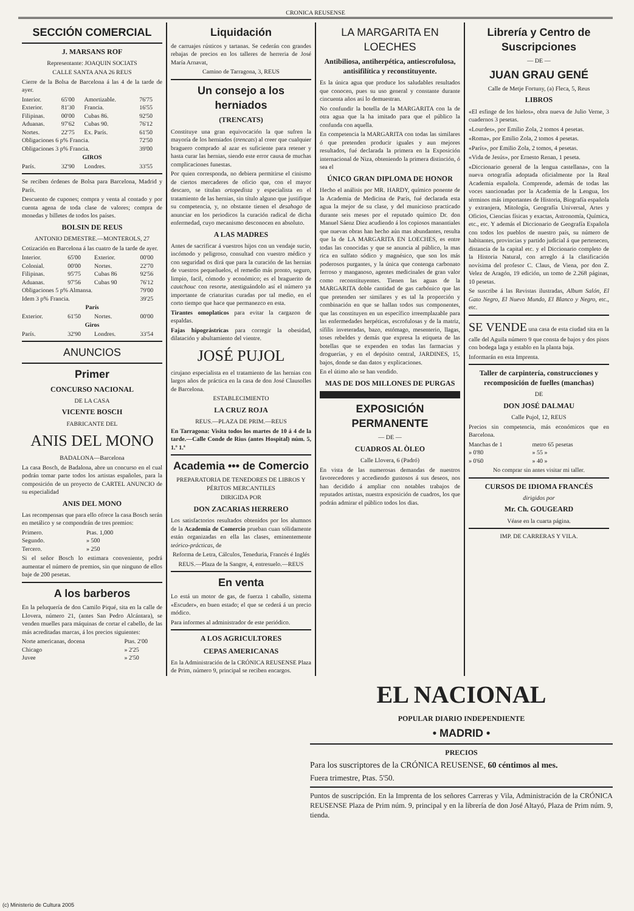CRONICA REUSENSE
SECCIÓN COMERCIAL
J. MARSANS ROF
Representante: JOAQUIN SOCIATS
CALLE SANTA ANA 26 REUS
Cierre de la Bolsa de Barcelona á las 4 de la tarde de ayer.
| Interior. | 65'00 | Amortizable. | 76'75 |
| Exterior. | 81'30 | Francia. | 16'55 |
| Filipinas. | 00'00 | Cubas 86. | 92'50 |
| Aduanas. | 97'62 | Cubas 90. | 76'12 |
| Nortes. | 22'75 | Ex. París. | 61'50 |
| Obligaciones 6 p% Francia. | | | 72'50 |
| Obligaciones 3 p% Francia. | | | 39'00 |
| GIROS | | | |
| París. | 32'90 | Londres. | 33'55 |
Se reciben órdenes de Bolsa para Barcelona, Madrid y París.
Descuento de cupones; compra y venta al contado y por cuenta agena de toda clase de valores; compra de monedas y billetes de todos los países.
BOLSIN DE REUS
ANTONIO DEMESTRE.—MONTEROLS, 27
Cotización en Barcelona á las cuatro de la tarde de ayer.
| Interior. | 65'00 | Exterior. | 00'00 |
| Colonial. | 00'00 | Nortes. | 22'70 |
| Filipinas. | 95'75 | Cubas 86 | 92'56 |
| Aduanas. | 97'56 | Cubas 90 | 76'12 |
| Obligaciones 5 p% Almansa. | | | 79'00 |
| Idem 3 p% Francia. | | | 39'25 |
| París | | | |
| Exterior. | 61'50 | Nortes. | 00'00 |
| Giros | | | |
| París. | 32'90 | Londres. | 33'54 |
ANUNCIOS
Primer
CONCURSO NACIONAL
DE LA CASA
VICENTE BOSCH
FABRICANTE DEL
ANIS DEL MONO
BADALONA—Barcelona
La casa Bosch, de Badalona, abre un concurso en el cual podrán tomar parte todos los artistas españoles, para la composición de un proyecto de CARTEL ANUNCIO de su especialidad
ANIS DEL MONO
Las recompensas que para ello ofrece la casa Bosch serán en metálico y se compondrán de tres premios:
| Primero. | Ptas. 1,000 |
| Segundo. | » 500 |
| Tercero. | » 250 |
Si el señor Bosch lo estimara conveniente, podrá aumentar el número de premios, sin que ninguno de ellos baje de 200 pesetas.
A los barberos
En la peluquería de don Camilo Piqué, sita en la calle de Llovera, número 21, (antes San Pedro Alcántara), se venden muelles para máquinas de cortar el cabello, de las más acreditadas marcas, á los precios siguientes:
| Norte americanas, docena | Ptas. 2'00 |
| Chicago | » 2'25 |
| Juvee | » 2'50 |
Liquidación
de carruajes rústicos y tartanas. Se cederán con grandes rebajas de precios en los talleres de herreria de José María Arnavat,
Camino de Tarragona, 3, REUS
Un consejo a los herniados
(TRENCATS)
Constituye una gran equivocación la que sufren la mayoría de los herniados (trencats) al creer que cualquier braguero comprado al azar es suficiente para retener y hasta curar las hernias, siendo este error causa de muchas complicaciones funestas.
Por quien corresponda, no debiera permitirse el cinismo de ciertos mercaderes de oficio que, con el mayor descaro, se titulan ortopedista y especialista en el tratamiento de las hernias, sin título alguno que justifique su competencia, y, no obstante tienen el desahogo de anunciar en los periodicos la curación radical de dicha enfermedad, cuyo mecanismo desconocen en absoluto.
A LAS MADRES
Antes de sacrificar á vuestros hijos con un vendaje sucio, incómodo y peligroso, consultad con vuestro médico y con seguridad os dirá que para la curación de las hernias de vuestros pequeñuelos, el remedio más pronto, seguro, limpio, facil, cómodo y económico; es el braguerito de cautchouc con resorte, atestiguándolo así el número ya importante de criaturitas curadas por tal medio, en el corto tiempo que hace que permanezco en esta.
Tirantes omoplaticos para evitar la cargazon de espaldas.
Fajas hipográstricas para corregir la obesidad, dilatación y abultamiento del vientre.
JOSÉ PUJOL
cirujano especialista en el tratamiento de las hernias con largos años de práctica en la casa de don José Clausolles de Barcelona.
ESTABLECIMIENTO
LA CRUZ ROJA
REUS.—PLAZA DE PRIM.—REUS
En Tarragona: Visita todos los martes de 10 á 4 de la tarde.—Calle Conde de Rius (antes Hospital) núm. 5, 1.º 1.ª
Academia ••• de Comercio
PREPARATORIA DE TENEDORES DE LIBROS Y PÉRITOS MERCANTILES
DIRIGIDA POR
DON ZACARIAS HERRERO
Los satisfactorios resultados obtenidos por los alumnos de la Academia de Comercio prueban cuan sólidamente están organizadas en ella las clases, eminentemente teórico-prácticas, de
Reforma de Letra, Cálculos, Teneduria, Francés é Inglés
REUS.—Plaza de la Sangre, 4, entresuelo.—REUS
En venta
Lo está un motor de gas, de fuerza 1 caballo, sistema «Escuder», en buen estado; el que se cederá á un precio módico.
Para informes al administrador de este periódico.
A LOS AGRICULTORES
CEPAS AMERICANAS
En la Administración de la CRÓNICA REUSENSE Plaza de Prim, número 9, principal se reciben encargos.
LA MARGARITA EN LOECHES
Antibiliosa, antiherpética, antiescrofulosa, antisifilítica y reconstituyente.
Es la única agua que produce los saludables resultados que conocen, pues su uso general y constante durante cincuenta años así lo demuestran.
No confundir la botella de la MARGARITA con la de otra agua que la ha imitado para que el público la confunda con aquella.
En competencia la MARGARITA con todas las similares ó que pretenden producir iguales y aun mejores resultados, fué declarada la primera en la Exposición internacional de Niza, obteniendo la primera distinción, ó sea el
ÚNICO GRAN DIPLOMA DE HONOR
Hecho el análisis por MR. HARDY, químico ponente de la Academia de Medicina de París, fué declarada esta agua la mejor de su clase, y del municioso practicado durante seis meses por el reputado químico Dr. don Manuel Sáenz Diez acudiendo á los copiosos manantiales que nuevas obras han hecho aún mas abundantes, resulta que la de LA MARGARITA EN LOECHES, es entre todas las conocidas y que se anuncia al público, la mas rica en sulfato sódico y magnésico, que son los más poderosos purgantes, y la única que contenga carbonato ferroso y manganoso, agentes medicinales de gran valor como reconstituyentes. Tienen las aguas de la MARGARITA doble cantidad de gas carbónico que las que pretenden ser similares y es tal la proporción y combinación en que se hallan todos sus componentes, que las constituyen en un específico irreemplazable para las enfermedades herpéticas, escrofulosas y de la matriz, sífilis inveteradas, bazo, estómago, mesenterio, llagas, toses rebeldes y demás que expresa la etiqueta de las botellas que se expenden en todas las farmacias y droguerías, y en el depósito central, JARDINES, 15, bajos, donde se dan datos y explicaciones.
En el útimo año se han vendido.
MAS DE DOS MILLONES DE PURGAS
EXPOSICIÓN PERMANENTE
— DE —
CUADROS AL ÒLEO
Calle Llovera, 6 (Padró)
En vista de las numerosas demandas de nuestros favorecedores y accediendo gustosos á sus deseos, nos han decidido á ampliar con notables trabajos de reputados artistas, nuestra exposición de cuadros, los que podrán admirar el público todos los dias.
Librería y Centro de Suscripciones
— DE —
JUAN GRAU GENÉ
Calle de Metje Fortuny, (a) Fleca, 5, Reus
LIBROS
«El esfinge de los hielos», obra nueva de Julio Verne, 3 cuadernos 3 pesetas.
«Lourdes», por Emilio Zola, 2 tomos 4 pesetas.
«Roma», por Emilio Zola, 2 tomos 4 pesetas.
«París», por Emilio Zola, 2 tomos, 4 pesetas.
«Vida de Jesús», por Ernesto Renan, 1 peseta.
«Diccionario general de la lengua castellana», con la nueva ortografía adoptada oficialmente por la Real Academia española. Comprende, además de todas las voces sancionadas por la Academia de la Lengua, los términos más importantes de Historia, Biografía española y extranjera, Mitología, Geografía Universal, Artes y Oficios, Ciencias físicas y exactas, Astronomía, Química, etc., etc. Y además el Diccionario de Geografía Española con todos los pueblos de nuestro país, su número de habitantes, provincias y partido judicial á que pertenecen, distancia de la capital etc. y el Diccionario completo de la Historia Natural, con arreglo á la clasificación novísima del profesor C. Claus, de Viena, por don Z. Velez de Aragón, 19 edición, un tomo de 2.268 páginas, 10 pesetas.
Se suscribe á las Revistas ilustradas, Album Salón, El Gato Negro, El Nuevo Mundo, El Blanco y Negro, etc., etc.
SE VENDE una casa de esta ciudad sita en la calle del Aguila número 9 que consta de bajos y dos pisos con bodega laga y establo en la planta baja.
Informarán en esta Imprenta.
Taller de carpintería, construcciones y recomposición de fuelles (manchas)
DE
DON JOSÉ DALMAU
Calle Pujol, 12, REUS
Precios sin competencia, más económicos que en Barcelona.
| Manchas de 1 | metro 65 pesetas |
| » 0'80 | » 55 » |
| » 0'60 | » 40 » |
No comprar sin antes visitar mi taller.
CURSOS DE IDIOMA FRANCÉS
dirigidos por
Mr. Ch. GOUGEARD
Véase en la cuarta página.
IMP. DE CARRERAS Y VILA.
EL NACIONAL
POPULAR DIARIO INDEPENDIENTE
• MADRID •
PRECIOS
Para los suscriptores de la CRÓNICA REUSENSE, 60 céntimos al mes.
Fuera trimestre, Ptas. 5'50.
Puntos de suscripción. En la Imprenta de los señores Carreras y Vila, Administración de la CRÓNICA REUSENSE Plaza de Prim núm. 9, principal y en la librería de don José Altayó, Plaza de Prim núm. 9, tienda.
(c) Ministerio de Cultura 2005